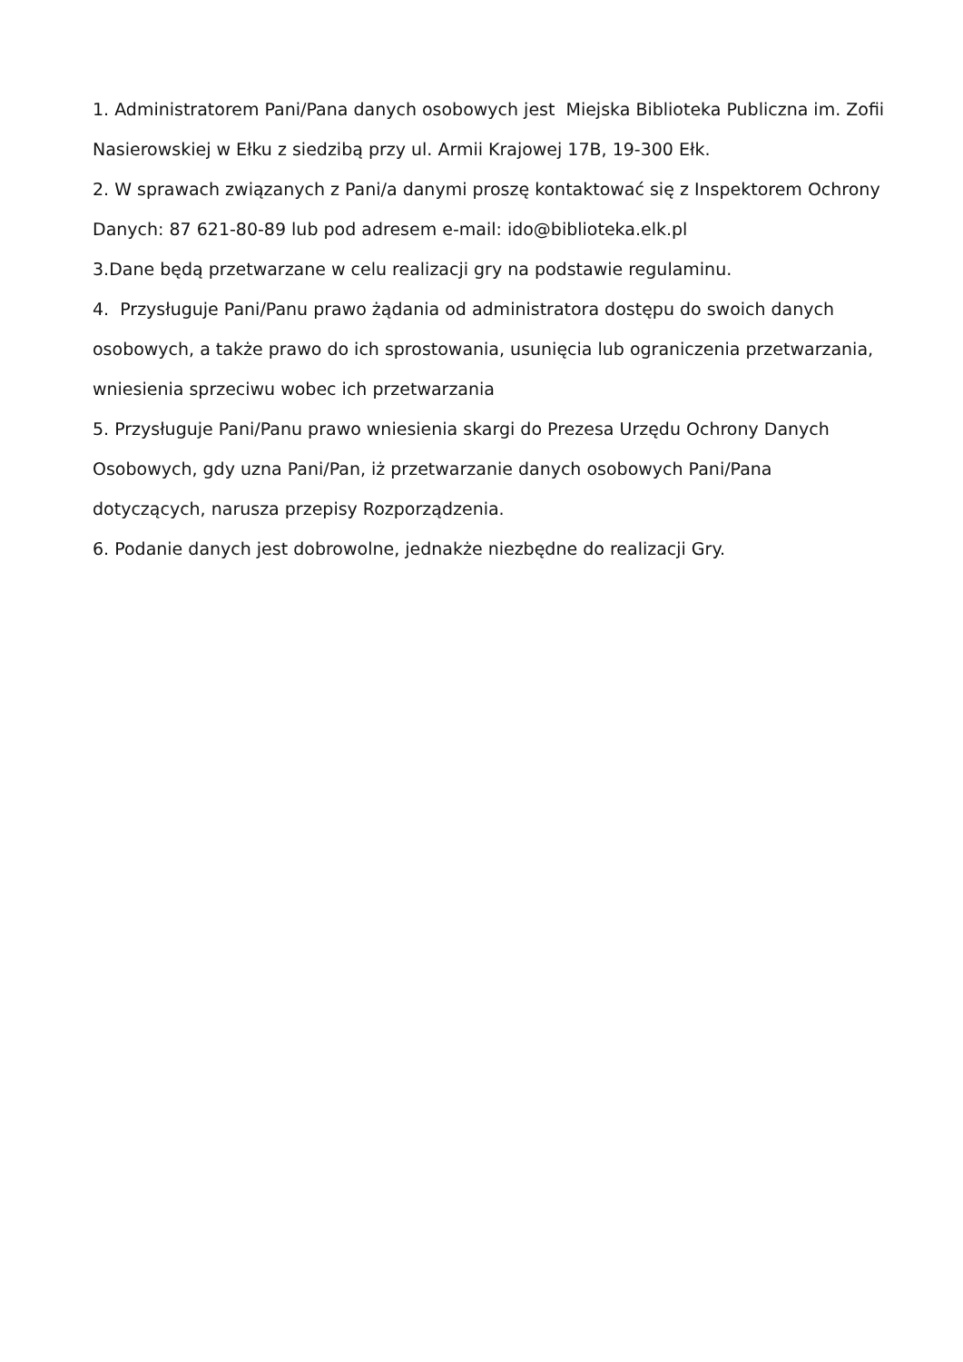1. Administratorem Pani/Pana danych osobowych jest Miejska Biblioteka Publiczna im. Zofii Nasierowskiej w Ełku z siedzibą przy ul. Armii Krajowej 17B, 19-300 Ełk.
2. W sprawach związanych z Pani/a danymi proszę kontaktować się z Inspektorem Ochrony Danych: 87 621-80-89 lub pod adresem e-mail: ido@biblioteka.elk.pl
3.Dane będą przetwarzane w celu realizacji gry na podstawie regulaminu.
4. Przysługuje Pani/Panu prawo żądania od administratora dostępu do swoich danych osobowych, a także prawo do ich sprostowania, usunięcia lub ograniczenia przetwarzania, wniesienia sprzeciwu wobec ich przetwarzania
5. Przysługuje Pani/Panu prawo wniesienia skargi do Prezesa Urzędu Ochrony Danych Osobowych, gdy uzna Pani/Pan, iż przetwarzanie danych osobowych Pani/Pana dotyczących, narusza przepisy Rozporządzenia.
6. Podanie danych jest dobrowolne, jednakże niezbędne do realizacji Gry.